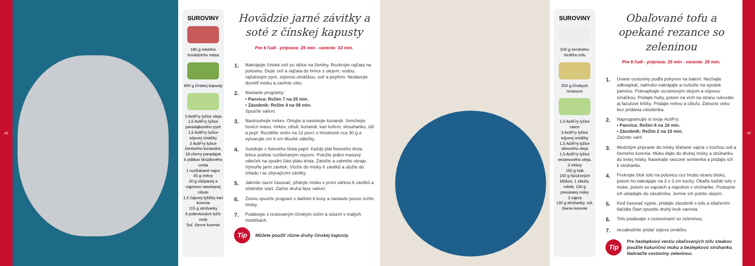42
SUROVINY
180 g mletého hovädzieho mäsa
900 g čínskej kapusty
3 ActiFry lyžice oleja
1,5 ActiFry lyžice paradajkového pyré
1,5 ActiFry lyžice sójovej omáčky
2 ActiFry lyžice čerstvého koriandra,
18 cherry paradajok
6 plátkov štrúdľového cesta
1 rozšľahané vajce
45 g mrkvy
30 g ošúpanej a najemno nasekanej cibule
1,5 čajovej lyžičky kari korenia
115 g strúhanky
6 polievkových lyžíc vody
Soľ, čierne korenie
Hovädzie jarné závitky a soté z čínskej kapusty
Pre 6 ľudí - príprava: 25 min - varenie: 33 min.
1.
Nakrájejte čínské zelí po délce na čtvrtiny. Rozkrojte rajčata na polovinu. Dejte zelí a rajčata do hrnce s olejem, vodou, rajčatovým pyré, sójovou omáčkou, solí a pepřem. Nedávejte dovnitř misku a zavřete víko.
2.
Nastavte programy:
• Panvica: Režim 7 na 25 min.
• Zásobník: Režim 4 na 08 min.
Spusťte vaření.
3.
Nastrouhejte mrkev. Omyjte a nasekejte koriandr. Smíchejte hovězí maso, mrkev, cibuli, koriandr, kari koření, strouhanku, sůl a pepř. Rozdělte směs na 12 porcí o hmotnosti cca 30 g a vytvarujte zní 6 cm dlouhé válečky.
4.
Sundejte z listového těsta papír. Každý plát listového těsta lehce potřete rozšlehaným vejcem. Položte jeden masový váleček na spodní část plátu těsta. Zatočte a zahněte okraje. Vytvořte jarní závitek. Vložte do misky 6 závitků a uložte do chladu i se zbývajícími závitky.
5.
Jakmile zazní časovač, přidejte misku s první várkou 6 závitků a stiskněte start. Začne druhá fáze vaření.
6.
Znovu spusťte program s dalšími 6 kusy a nastavte pouze režim misky.
7.
Podávejte s restovaným čínským zelím a sósem v malých mističkách.
Tip
Môžete použiť rôzne druhy čínskej kapusty.
SUROVINY
500 g čerstvého tvrdého tofu
250 g čínskych rezancov
1,5 ActiFry lyžice rasce
3 ActiFry lyžice sójovej omáčky
1,5 ActiFry lyžice olivového oleja
1,5 ActiFry lyžice sezamového oleja,
3 mrkvy
150 g húb
150 g fazuľových klíčkov, 1 cibuľa, mletá, 130 g preosiatej múky
3 vajcia
130 g strúhanky, soľ, čierne korenie
Obaľované tofu a opekané rezance so zeleninou
Pre 6 ľudí - príprava: 25 min - varenie: 28 min.
1.
Uvarte cestoviny podľa pokynov na balení. Nechajte odkvapkať, nahrubo nakrájajte a rozložte na spodok panvice. Pokvapkajte sezamovým olejom a sójovou omáčkou. Pridajte huby, potom na vrch na stranu rukoväte aj fazuľové klíčky. Pridajte mrkvu a cibuľu. Zatvorte veko bez pridania zásobníka.
2.
Naprogramujte si svoje ActiFry:
• Panvica: Režim 8 na 18 min.
• Zásobník: Režim 2 na 10 min.
Začnite variť.
3.
Medzitým pripravte do misky šľahané vajcia s trochou soli a čierneho korenia. Múku dajte do druhej misky a strúhanku do tretej misky. Nasekajte rascové semienka a pridajte ich k strúhanke.
4.
Prekrojte blok tofu na polovicu cez hrubú stranu bloku, potom ho nakrájajte na 3 x 3 cm kocky. Obaľte každé tofu v múke, potom vo vajciach a napokon v strúhanke. Postupne ich ukladajte do zásobníka. Jemne ich potrite olejom.
5.
Keď časovač vypne, pridajte zásobník s tofu a stlačením tlačidla Štart spustite druhý krok varenia.
6.
Tofu podávajte s cestovinami so zeleninou,
7.
nezabudnite pridať sójovú omáčku.
Tip
Pre bezlepkovú verziu obaľovaných tofu steakov použite kukuričnú múku a bezlepkovú strúhanku. Nahraďte cestoviny zeleninou.
43